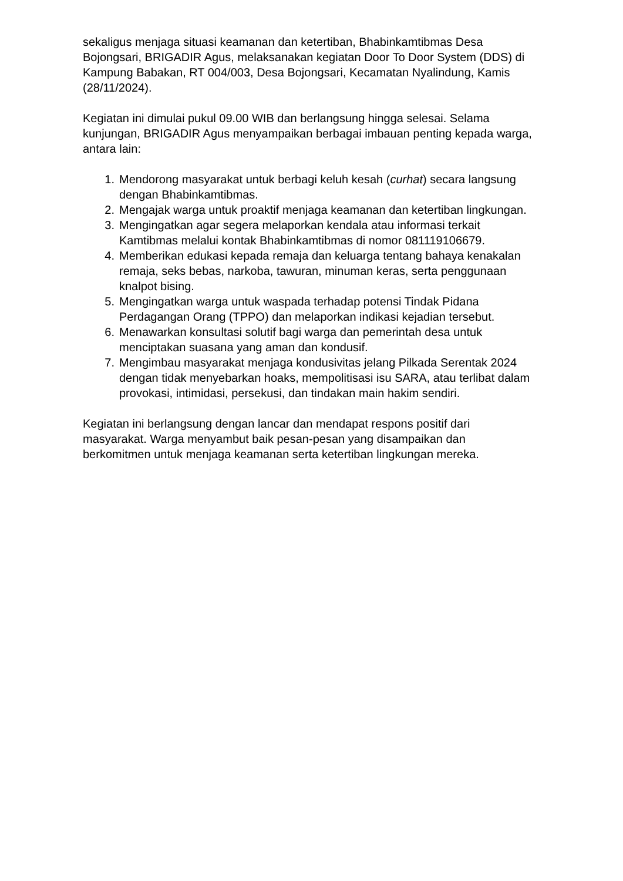sekaligus menjaga situasi keamanan dan ketertiban, Bhabinkamtibmas Desa Bojongsari, BRIGADIR Agus, melaksanakan kegiatan Door To Door System (DDS) di Kampung Babakan, RT 004/003, Desa Bojongsari, Kecamatan Nyalindung, Kamis (28/11/2024).
Kegiatan ini dimulai pukul 09.00 WIB dan berlangsung hingga selesai. Selama kunjungan, BRIGADIR Agus menyampaikan berbagai imbauan penting kepada warga, antara lain:
1. Mendorong masyarakat untuk berbagi keluh kesah (curhat) secara langsung dengan Bhabinkamtibmas.
2. Mengajak warga untuk proaktif menjaga keamanan dan ketertiban lingkungan.
3. Mengingatkan agar segera melaporkan kendala atau informasi terkait Kamtibmas melalui kontak Bhabinkamtibmas di nomor 081119106679.
4. Memberikan edukasi kepada remaja dan keluarga tentang bahaya kenakalan remaja, seks bebas, narkoba, tawuran, minuman keras, serta penggunaan knalpot bising.
5. Mengingatkan warga untuk waspada terhadap potensi Tindak Pidana Perdagangan Orang (TPPO) dan melaporkan indikasi kejadian tersebut.
6. Menawarkan konsultasi solutif bagi warga dan pemerintah desa untuk menciptakan suasana yang aman dan kondusif.
7. Mengimbau masyarakat menjaga kondusivitas jelang Pilkada Serentak 2024 dengan tidak menyebarkan hoaks, mempolitisasi isu SARA, atau terlibat dalam provokasi, intimidasi, persekusi, dan tindakan main hakim sendiri.
Kegiatan ini berlangsung dengan lancar dan mendapat respons positif dari masyarakat. Warga menyambut baik pesan-pesan yang disampaikan dan berkomitmen untuk menjaga keamanan serta ketertiban lingkungan mereka.